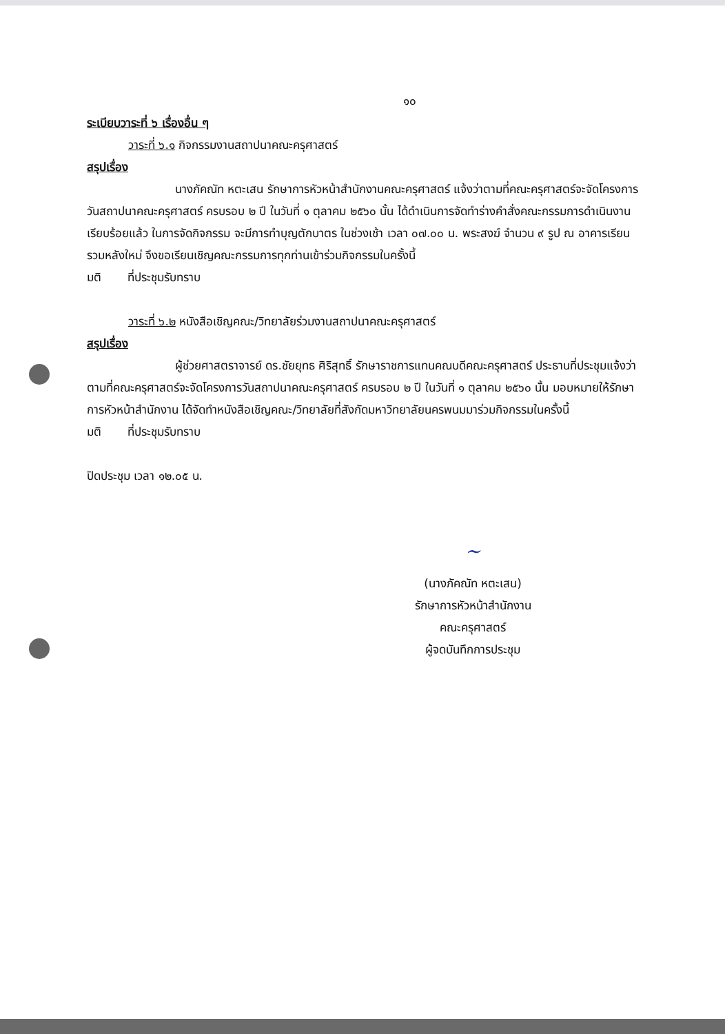๑๐
ระเบียบวาระที่ ๖ เรื่องอื่น ๆ
วาระที่ ๖.๑ กิจกรรมงานสถาปนาคณะครุศาสตร์
สรุปเรื่อง
นางภัคณัท หตะเสน รักษาการหัวหน้าสำนักงานคณะครุศาสตร์ แจ้งว่าตามที่คณะครุศาสตร์จะจัดโครงการวันสถาปนาคณะครุศาสตร์ ครบรอบ ๒ ปี ในวันที่ ๑ ตุลาคม ๒๕๖๐ นั้น ได้ดำเนินการจัดทำร่างคำสั่งคณะกรรมการดำเนินงานเรียบร้อยแล้ว ในการจัดกิจกรรม จะมีการทำบุญตักบาตร ในช่วงเช้า เวลา ๐๗.๐๐ น. พระสงฆ์ จำนวน ๙ รูป ณ อาคารเรียนรวมหลังใหม่ จึงขอเรียนเชิญคณะกรรมการทุกท่านเข้าร่วมกิจกรรมในครั้งนี้
มติ ที่ประชุมรับทราบ
วาระที่ ๖.๒ หนังสือเชิญคณะ/วิทยาลัยร่วมงานสถาปนาคณะครุศาสตร์
สรุปเรื่อง
ผู้ช่วยศาสตราจารย์ ดร.ชัยยุทธ ศิริสุทธิ์ รักษาราชการแทนคณบดีคณะครุศาสตร์ ประธานที่ประชุมแจ้งว่าตามที่คณะครุศาสตร์จะจัดโครงการวันสถาปนาคณะครุศาสตร์ ครบรอบ ๒ ปี ในวันที่ ๑ ตุลาคม ๒๕๖๐ นั้น มอบหมายให้รักษาการหัวหน้าสำนักงาน ได้จัดทำหนังสือเชิญคณะ/วิทยาลัยที่สังกัดมหาวิทยาลัยนครพนมมาร่วมกิจกรรมในครั้งนี้
มติ ที่ประชุมรับทราบ
ปิดประชุม เวลา ๑๒.๐๕ น.
~
(นางภัคณัท หตะเสน)
รักษาการหัวหน้าสำนักงาน
คณะครุศาสตร์
ผู้จดบันทึกการประชุม